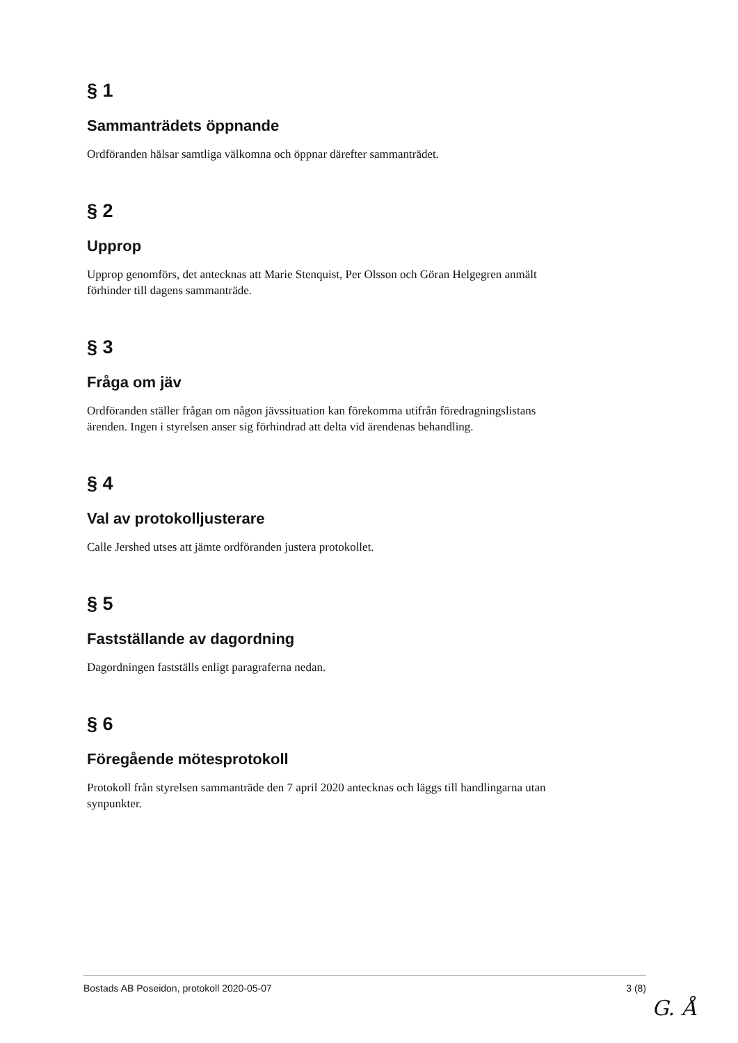§ 1
Sammanträdets öppnande
Ordföranden hälsar samtliga välkomna och öppnar därefter sammanträdet.
§ 2
Upprop
Upprop genomförs, det antecknas att Marie Stenquist, Per Olsson och Göran Helgegren anmält förhinder till dagens sammanträde.
§ 3
Fråga om jäv
Ordföranden ställer frågan om någon jävssituation kan förekomma utifrån föredragningslistans ärenden. Ingen i styrelsen anser sig förhindrad att delta vid ärendenas behandling.
§ 4
Val av protokolljusterare
Calle Jershed utses att jämte ordföranden justera protokollet.
§ 5
Fastställande av dagordning
Dagordningen fastställs enligt paragraferna nedan.
§ 6
Föregående mötesprotokoll
Protokoll från styrelsen sammanträde den 7 april 2020 antecknas och läggs till handlingarna utan synpunkter.
Bostads AB Poseidon, protokoll 2020-05-07 3 (8)
G. Å